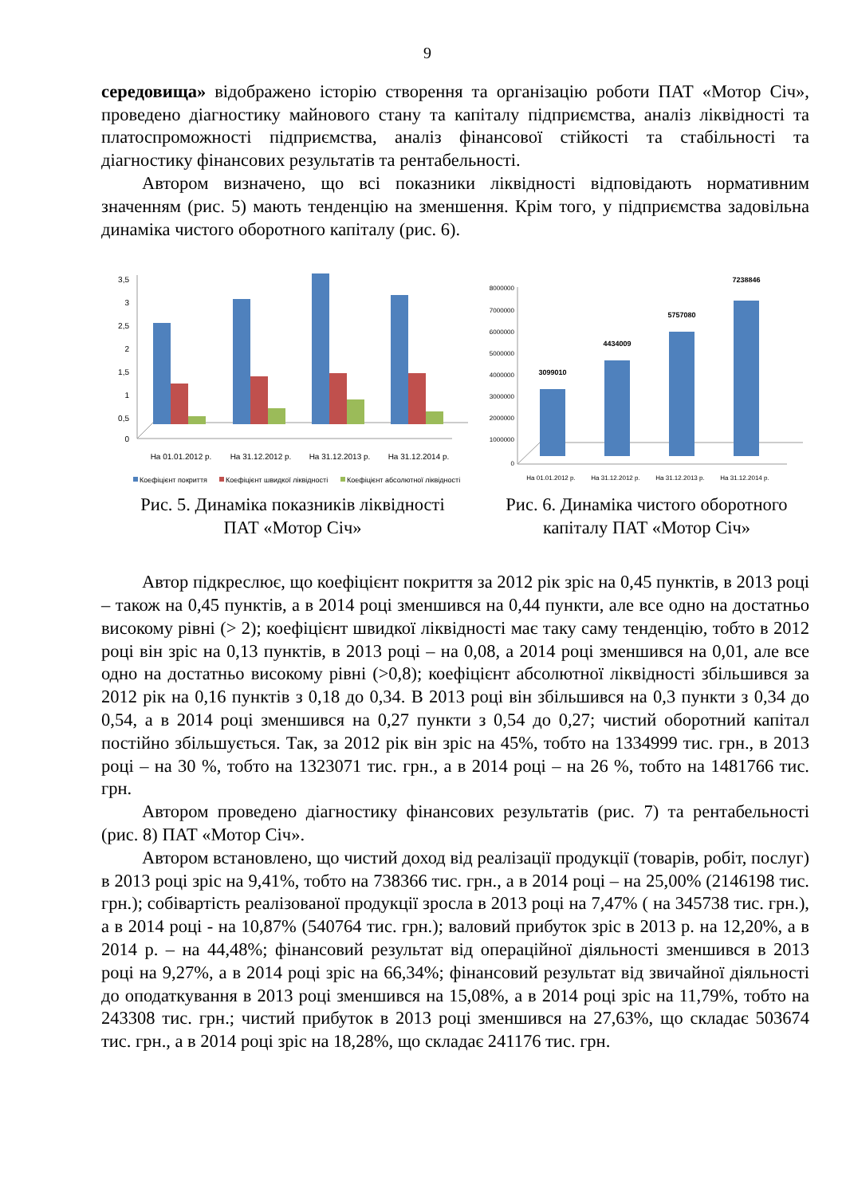9
середовища» відображено історію створення та організацію роботи ПАТ «Мотор Січ», проведено діагностику майнового стану та капіталу підприємства, аналіз ліквідності та платоспроможності підприємства, аналіз фінансової стійкості та стабільності та діагностику фінансових результатів та рентабельності.
Автором визначено, що всі показники ліквідності відповідають нормативним значенням (рис. 5) мають тенденцію на зменшення. Крім того, у підприємства задовільна динаміка чистого оборотного капіталу (рис. 6).
3,5
3
2,5
2
1,5
1
0,5
0
На 01.01.2012 р.
На 31.12.2012 р.
На 31.12.2013 р.
На 31.12.2014 р.
Коефіцієнт покриття
Коефіцієнт швидкої ліквідності
Коефіцієнт абсолютної ліквідності
Рис. 5. Динаміка показників ліквідності
ПАТ «Мотор Січ»
8000000
7000000
6000000
5000000
4000000
3000000
2000000
1000000
0
3099010
4434009
5757080
7238846
На 01.01.2012 р.
На 31.12.2012 р.
На 31.12.2013 р.
На 31.12.2014 р.
Рис. 6. Динаміка чистого оборотного
капіталу ПАТ «Мотор Січ»
Автор підкреслює, що коефіцієнт покриття за 2012 рік зріс на 0,45 пунктів, в 2013 році – також на 0,45 пунктів, а в 2014 році зменшився на 0,44 пункти, але все одно на достатньо високому рівні (> 2); коефіцієнт швидкої ліквідності має таку саму тенденцію, тобто в 2012 році він зріс на 0,13 пунктів, в 2013 році – на 0,08, а 2014 році зменшився на 0,01, але все одно на достатньо високому рівні (>0,8); коефіцієнт абсолютної ліквідності збільшився за 2012 рік на 0,16 пунктів з 0,18 до 0,34. В 2013 році він збільшився на 0,3 пункти з 0,34 до 0,54, а в 2014 році зменшився на 0,27 пункти з 0,54 до 0,27; чистий оборотний капітал постійно збільшується. Так, за 2012 рік він зріс на 45%, тобто на 1334999 тис. грн., в 2013 році – на 30 %, тобто на 1323071 тис. грн., а в 2014 році – на 26 %, тобто на 1481766 тис. грн.
Автором проведено діагностику фінансових результатів (рис. 7) та рентабельності (рис. 8) ПАТ «Мотор Січ».
Автором встановлено, що чистий доход від реалізації продукції (товарів, робіт, послуг) в 2013 році зріс на 9,41%, тобто на 738366 тис. грн., а в 2014 році – на 25,00% (2146198 тис. грн.); собівартість реалізованої продукції зросла в 2013 році на 7,47% ( на 345738 тис. грн.), а в 2014 році - на 10,87% (540764 тис. грн.); валовий прибуток зріс в 2013 р. на 12,20%, а в 2014 р. – на 44,48%; фінансовий результат від операційної діяльності зменшився в 2013 році на 9,27%, а в 2014 році зріс на 66,34%; фінансовий результат від звичайної діяльності до оподаткування в 2013 році зменшився на 15,08%, а в 2014 році зріс на 11,79%, тобто на 243308 тис. грн.; чистий прибуток в 2013 році зменшився на 27,63%, що складає 503674 тис. грн., а в 2014 році зріс на 18,28%, що складає 241176 тис. грн.